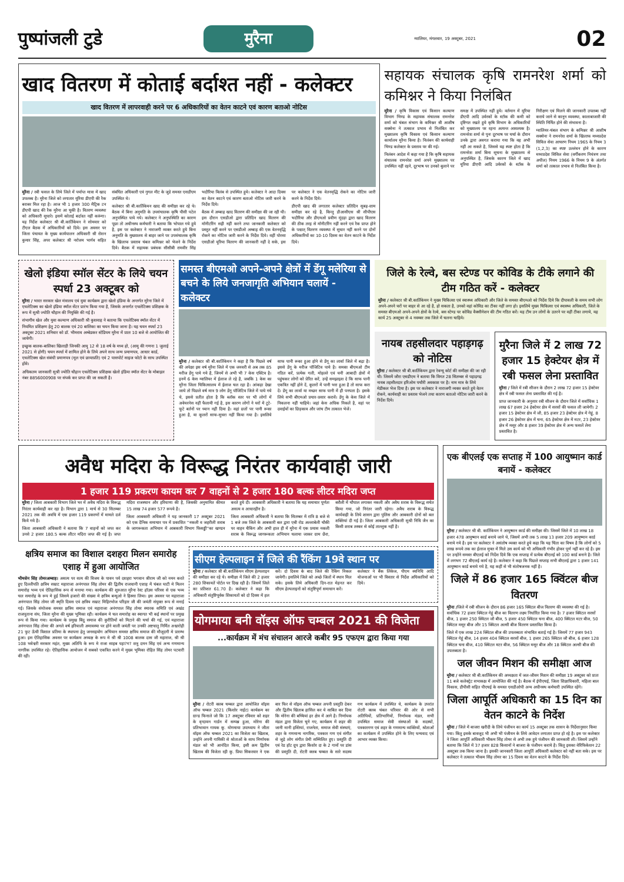पुष्पांजली टुडे मुरैना ग्वालियर, मंगलवार, 19 अक्टूबर, 2021 02
खाद वितरण में कोताई बर्दाश्त नहीं - कलेक्टर
खाद वितरण में लापरवाही करने पर 6 अधिकारियों का वेतन काटने एवं कारण बताओ नोटिस
मुरैना / रबी फसल के लिये जिले में पर्याप्त मात्रा में खाद उपलब्ध है। मुरैना जिले को लगातार यूरिया डीएपी की रैक बराबर मिल रहा है। आज भी 1 हजार 300 मैट्रिक टन डीएपी खाद की रैक मुरैना आ चुकी है। वितरण व्यवस्था को अधिकारी सुधारे। इसमें कोताई बर्दाश्त नहीं करूंगा। यह निर्देश कलेक्टर श्री बी.कार्तिकेयन ने सोमवार को टीएल बैठक में अधिकारियों को दिये। इस अवसर पर जिला पंचायत के मुख्य कार्यपालन अधिकारी श्री रोशन कुमार सिंह, अपर कलेक्टर श्री नरोत्तम भार्गव सहित संबंधित अधिकारी एवं गुगल मीट के जुडे समस्त एसडीएम उपस्थित थे।
कलेक्टर श्री बी.कार्तिकेयन खाद की समीक्षा कर रहे थे। बैठक में बिना अनुमति के उपसंचालक कृषि पीसी पटेल अनुपस्थित पाये गये। कलेक्टर ने अनुपस्थिति का कारण पूछा तो अधीनस्थ कर्मचारी ने बताया कि भोपाल गये हुये है, इस पर कलेक्टर ने नाराजगी व्यक्त करते हुये बिना अनुमति के मुख्यालय से बाहर जाने पर उपसंचालक कृषि के खिलाफ प्रस्ताव चंबल कमिश्नर को भेजने के निर्देश दिये। बैठक में सहायक प्रबंधक सीसीबी रामवीर सिंह भदौरिया विलंब से उपस्थित हुये। कलेक्टर ने आदा दिवस का वेतन काटने एवं कारण बताओ नोटिस जारी करने के निर्देश दिये।
बैठक में अम्बाह खाद वितरण की समीक्षा की जा रही थी। इस दौरान एसडीओ द्वारा प्रतिदिन खाद वितरण की मॉनीटरिंग सही नहीं करने तथा जानकारी कलेक्टर को प्रस्तुत नहीं करने पर एसडीओ अम्बाह की एक वेतनवृद्धि रोकने का नोटिस जारी करने के निर्देश दिये। वहीं पोरसा एसडीओ यूरिया वितरण की जानकारी नहीं दे सके, इस पर कलेक्टर ने एक वेतनवृद्धि रोकने का नोटिस जारी करने के निर्देश दिये।
डीएपी खाद की लगातार कलेक्टर प्रतिदिन सुबह-शाम समीक्षा कर रहे है, किन्तु डीआसीएस श्री सीपीएस भदौरिया और डीएमओ प्रवीण मूंदड़ा द्वारा खाद वितरण की ठीक तरह से मॉनीटरिंग नहीं करने एवं रैक प्राप्त होने के पश्चात् वितरण व्यवस्था में सुधार नहीं करने पर दोनों अधिकारियों का 10-10 दिवस का वेतन काटने के निर्देश दिये।
सहायक संचालक कृषि रामनरेश शर्मा को कमिश्नर ने किया निलंबित
मुरैना / कृषि विकास एवं किसान कल्याण विभाग भिण्ड के सहायक संचालक रामनरेश शर्मा को चंबल संभाग के कमिश्नर श्री आशीष सक्सेना ने तत्काल प्रभाव से निलंबित कर मुख्यालय कृषि विकास एवं किसान कल्याण कार्यालय मुरैना किया है। निलंबन की कार्यवाही भिण्ड कलेक्टर के प्रस्ताव पर की गई।
निलंबन आदेश में कहा गया है कि कृषि सहायक संचालक रामनरेश शर्मा अपने मुख्यालय पर उपस्थित नहीं रहने, दूरभाष पर उनको बुलाने पर समक्ष में उपस्थित नहीं हुये। वर्तमान में यूरिया डीएपी आदि उर्वरकों के स्टॉक की कमी को दृष्टिगत रखते हुये कृषि विभाग के अधिकारियों को मुख्यालय पर रहना अत्यन्त आवश्यक है। रामनरेश शर्मा से पुनः दूरभाष पर चर्चा के दौरान उनके द्वारा अवगत कराया गया कि वह अभी नहीं आ सकते है, जिससे यह स्पष्ट होता है कि रामनरेश शर्मा बिना सूचना के मुख्यालय से अनुपस्थित है, जिसके कारण जिले में खाद यूरिया डीएपी आदि उर्वरकों के स्टॉक के निरीक्षण एवं मिलने की जानकारी उपलब्ध नहीं कराये जाने से कानून व्यवस्था, कालाबाजारी की स्थिति निर्मित होने की संभावना है।
ग्वालियर-चंबल संभाग के कमिश्नर श्री आशीष सक्सेना ने रामनरेश शर्मा के खिलाफ मध्यप्रदेश सिविल सेवा आचरण नियम 1965 के नियम 3 (1,2,3) का स्पष्ट उल्लंघन होने के कारण मध्यप्रदेश सिविल सेवा (वर्गीकरण नियंत्रण तथा अपील) नियम 1966 के नियम 9 के अंतर्गत शर्मा को तत्काल प्रभाव से निलंबित किया है।
खेलो इंडिया स्मॉल सेंटर के लिये चयन स्पर्धा 23 अक्टूबर को
मुरैना / भारत सरकार खेल मंत्रालय एवं युवा कार्यक्रम द्वारा खेलो इंडिया के अन्तर्गत मुरैना जिले में एथलेटिक्स का खेलो इंडिया स्मॉल सेंटर प्रारंभ किया गया है, जिसके अन्तर्गत एथलेटिक्स प्रशिक्षक के रूप में सुश्री ज्योति चौहान की नियुक्ति की गई है।
संभागीय खेल और युवा कल्याण अधिकारी श्री कुशवाह ने बताया कि एथलेटिक्स स्मॉल सेंटर में नियमित प्रशिक्षण हेतु 20 बालक एवं 20 बालिका का चयन किया जाना है। यह चयन स्पर्धा 23 अक्टूबर 2021 शनिवार को डॉ. भीमराव अम्बेडकर स्टेडियम मुरैना में प्रातः 10 बजे से आयोजित की जायेगी।
इच्छुक बालक-बालिका खिलाड़ी जिनकी आयु 12 से 18 वर्ष के मध्य हो, (आयु की गणना 1 जुलाई 2021 से होगी) चयन स्पर्धा में शामिल होने के लिये अपने साथ जन्म प्रमाणपत्र, आधार कार्ड, एथलेटिक्स खेल संबंधी प्रमाणपत्र (मूल एवं छायाप्रति) एवं 2 पासपोर्ट साइज फोटो के साथ उपस्थित होंवे।
अधिकतम जानकारी सुश्री ज्योति चौहान एथलेटिक्स प्रशिक्षक खेलो इंडिया स्मॉल सेंटर के मोबाइल नंबर 8856000908 पर संपर्क कर प्राप्त की जा सकती है।
समस्त बीएमओ अपने-अपने क्षेत्रों में डेंगू मलेरिया से बचने के लिये जनजागृति अभियान चलायें - कलेक्टर
मुरैना / कलेक्टर श्री बी.कार्तिकेयन ने कहा है कि पिछले वर्ष की अपेक्षा इस वर्ष मुरैना जिले में एक जनवरी से अब तक 85 मरीज डेंगू पाये गये है, जिनमें से अभी भी 7 केस एक्टिव है। इनमें 6 केस ग्वालियर में ईलाज ले रहे है, जबकि 1 केस का मुरैना जिला चिकित्सालय में ईलाज चल रहा है। आंकड़ा देखा जाये तो पिछले वर्ष मात्र 9 लोग डेंगू पॉजिटिव जिले में पाये गये थे, इससे प्रतीत होता है कि ब्लॉक स्तर पर भी लोगों में अवेयरनेस नहीं फैलायी गई है, इस कारण लोगों ने घरों में टूटे-फूटे बर्तनों पर ध्यान नहीं दिया है। वहां छतों पर पानी रूका हुआ है, या कूलरों साफ-सुथरा नहीं किया गया है। इसलिये साफ पानी रूका हुआ होने से डेंगू का लार्वा जिले में बढ़ा है। इससे डेंगू के मरीज पॉजिटिव पाये है। समस्त बीएमओ टीम गठित करें, प्रत्येक गली, मोहल्ले एवं घनी आबादी क्षेत्रों में पहुंचकर लोगों को प्रेरित करें, उन्हें समझाइश दे कि साफ पानी एकत्रित नहीं होने दें, कूलरों में पानी भरा हुआ है तो साफ करा दें। डेंगू का लार्वा या मच्छर साफ पानी में ही पनपता है। इसके लिये सभी बीएमओ प्रचार-प्रसार करावें। डेंगू के केस जिले में निकलना नहीं चाहिये। जहां केस अधिक निकलें है, वहां पर दवाईयों का छिड़काव और जांच टीम तत्काल भेजें।
जिले के रेल्वे, बस स्टेण्ड पर कोविड के टीके लगाने की टीम गठित करें - कलेक्टर
मुरैना / कलेक्टर श्री बी.कार्तिकेयन ने मुख्य चिकित्सा एवं स्वास्थ्य अधिकारी और जिले के समस्त बीएमओ को निर्देश दिये कि दीपावली के समय सभी लोग अपने-अपने घरों पर बाहर से आ रहे है, हो सकता है, उनको वहां कोविड का टीका नहीं लगा हो। इसलिये मुख्य चिकित्सा एवं स्वास्थ्य अधिकारी, जिले के समस्त बीएमओ अपने-अपने क्षेत्रों के रेल्वे, बस स्टेण्ड पर कोविड वैक्सीनेशन की टीम गठित करें। यह टीम उन लोगों के उतरने पर वहीं टीका लगाये, यह कार्य 25 अक्टूबर से 4 नवम्बर तक जिले में चलना चाहिये।
नायब तहसीलदार पहाड़गढ़ को नोटिस
मुरैना / कलेक्टर श्री बी.कार्तिकेयन द्वारा रेवन्यू कोर्ट की समीक्षा की जा रही थी। जिसमें जौरा एसडीएम ने बताया कि विगत 28 सितम्बर से पहाड़गढ़ नायब तहसीलदार हरिओम पचौरी अवकाश पर है। नाम मात्र के लिये मेडीकल भेज दिया है। इस पर कलेक्टर ने नाराजगी व्यक्त करते हुये वेतन रोकने, कार्यवाही का प्रस्ताव भेजने तथा कारण बताओ नोटिस जारी करने के निर्देश दिये।
मुरैना जिले में 2 लाख 72 हजार 15 हेक्टेयर क्षेत्र में रबी फसल लेना प्रस्तावित
मुरैना / जिले में रबी सीजन के दौरान 2 लाख 72 हजार 15 हेक्टेयर क्षेत्र में रबी फसल लेना प्रस्तावित की गई है।
प्राप्त जानकारी के अनुसार रबी सीजन के दौरान जिले में सर्वाधिक 1 लाख 67 हजार 24 हेक्टेयर क्षेत्र में सरसों की फसल ली जायेगी। 2 हजार 15 हेक्टेयर क्षेत्र में जौ, 85 हजार 23 हेक्टेयर क्षेत्र में गेहूं, 8 हजार 26 हेक्टेयर क्षेत्र में चना, 65 हेक्टेयर क्षेत्र में मटर, 23 हेक्टेयर क्षेत्र में मसूर और 8 हजार 39 हेक्टेयर क्षेत्र में अन्य फसलें लेना प्रस्तावित है।
अवैध मदिरा के विरूद्ध निरंतर कार्यवाही जारी
1 हजार 119 प्रकरण कायम कर 7 वाहनों से 2 हजार 180 बल्क लीटर मदिरा जप्त
मुरैना / जिला आबकारी विभाग जिले भर में अवैध मदिरा के विरूद्ध निरंतर कार्यवाही कर रहा है। विभाग द्वारा 1 मार्च से 30 सितम्बर 2021 तक की अवधि में एक हजार 119 प्रकरणों में मामले दर्ज किये गये है।
जिला आबकारी अधिकारी ने बताया कि 7 वाहनों को जप्त कर उनसे 2 हजार 180.5 बल्क लीटर मदिरा जप्त की गई है। जप्त मदिरा राजस्थान और हरियाणा की है, जिसकी अनुमानित कीमत 15 लाख 74 हजार 577 रूपये है।
जिला आबकारी अधिकारी ने यह जानकारी 17 अक्टूबर 2021 को एक दैनिक समाचार पत्र में प्रकाशित ''नकली व जहरीली शराब के जागरूकता अभियान में आबकारी विभाग फिसड्डी''का खण्डन करते हुये दी। आबकारी अधिकारी ने बताया कि यह समाचार पूर्णतः असत्य व आधारहीन है।
जिला आबकारी अधिकारी ने बताया कि सितम्बर में रात्रि 8 बजे से 1 बजे तक जिले के आबकारी बल द्वारा एबी रोड अल्लाबेली चौकी पर वाहन चैकिंग और अभी हाल ही में मुरैना में एक प्रयास नकली शराब के विरूद्ध जागरूकता अभियान चलाया जाकर ग्राम छैरा, बरौली में चौपाल लगाकर नकली और अवैध शराब के विरूद्ध सचेत किया गया, जो निरंतर जारी रहेगा। अवैध शराब के विरूद्ध कार्यवाही के लिये शासन द्वारा पुलिस और आबकारी दोनों को बल शक्तियां दी गई है। जिला आबकारी अधिकारी सुश्री निधि जैन का किसी शराब तस्कर से कोई ताल्लुक नहीं है।
क्षत्रिय समाज का विशाल दशहरा मिलन समारोह एशाह में हुआ आयोजित
भीमसेन सिंह तोमरअम्बाह। असत्य पर सत्य की विजय के पावन पर्व दशहरा भगवान श्रीराम जी को नमन करते हुए दिल्लीपति क्षत्रिय सम्राट महाराजा अनंगपाल सिंह तोमर की द्वितीय राजधानी एशाह में चंबल घाटी मे मिलन समारोह भव्य एवं ऐतिहासिक रूप से मनाया गया। कार्यक्रम की शुरुआत मुरैना रेस्ट हॉउस परिसर से एक भव्य चल समारोह के रूप मे हुई जिसमे हजारो की संख्या मे क्षत्रिय बन्धुओ ने हिस्सा लिया। इस अवसर पर महाराजा अनंगपाल सिंह तोमर जी स्मृति दिवस एवं क्षत्रिय सम्राट मिहिरभोज परिहार जी की जयंती संयुक्त रूप से मनाई गई। जिसके संयोजक समस्त क्षत्रिय समाज एवं महाराजा अनंगपाल सिंह तोमर स्मारक समिति एवं अखंड राजपूताना संघ, जिला मुरैना की मुख्य भूमिका रही। कार्यक्रम मे चल समारोह का स्वागत भी कई स्थानों पर प्रमुख रूप से किया गया। कार्यक्रम के प्रमुख बिंदु समाज की कुरीतियों को मिटाने की चर्चा की गई, एवं महाराजा अनंगपाल सिंह तोमर की अगले वर्ष हरियाली अमावस्या पर होने वाली जयंती पर उनकी अष्टधातु निर्मित अश्वारोही 21 फुट ऊँची विशाल प्रतिमा के स्थापना हेतु जनसहयोग अभियान समस्त क्षत्रिय समाज की मौजूदगी मे प्रारम्भ हुआ। इस ऐतिहासिक अवसर पर कार्यक्रम अध्यक्ष के रूप मे श्री श्री 1008 बालक दास जी महाराज, श्री श्री 108 भवेश्वरी सरकार महंत, मुख्य अतिथि के रूप मे राजा साहब पहा?ग? शत्रु दमन सिंह एवं अन्य गणमान्य नागरिक उपस्थित रहे। ऐतिहासिक आयोजन में सबको एकत्रित करने में मुख्य भूमिका रोहित सिंह तोमर पटवारी की रही।
सीएम हेल्पलाइन में जिले की रैंकिंग 19वे स्थान पर
मुरैना / कलेक्टर श्री बी.कार्तिकेयन सीएम हेल्पलाइन की समीक्षा कर रहे थे। समीक्षा में जिले की 2 हजार 280 शिकायतें पोर्टल पर दिख रही है। जिसमें जिले का प्रतिशत 61.70 है। कलेक्टर ने कहा कि अधिकारी संतुष्टिपूर्वक शिकायतों को दो दिवस में हल करें। दो दिवस के बाद जिले की रैंकिंग निकल जायेगी। इसलिये जिले को अच्छे जिलों में स्थान मिल सके। इसके लिये अधिकारी दिन-रात मेहनत कर सीएम हेल्पलाइनों को संतुष्टिपूर्ण समाधान करें।
कलेक्टर ने बैंक लिंकेज, पीएम स्वनिधि आदि योजनाओं पर भी विस्तार से निर्देश अधिकारियों को दिये।
योगमाया बनी वॉइस ऑफ चम्बल 2021 की विजेता
...कार्यक्रम में मंच संचालन आरजे कबीर 95 एफएम द्वारा किया गया
मुरैना / रोटरी क्लब चम्बल द्वारा आयोजित वॉइस ऑफ चम्बल 2021 (किशोर नाईट) कार्यक्रम का ग्रान्ड फिनाले जो कि 17 अक्टूबर रविवार को शहर के वृन्दावन गार्डन में सम्पन्न हुआ, मोरेना की प्रतिभावान गायक कु. योगमाया उपाध्याय ने जीता वॉइस ऑफ चम्बल 2021 का विजेता का खिताब, उन्होंने अपनी गायिकी से श्रोताओं के साथ निर्णायक मंडल को भी आनंदित किया, इसी क्रम द्वितीय खिताब की विजेता रही कु. प्रिया सिकरवार ने एक बार फिर से वॉइस ऑफ चम्बल अपनी प्रस्तुति देकर और द्वितीय खिताब हासिल कर ये साबित कर दिया कि मोरेना की बच्चियां हर क्षेत्र में आगे है। निर्णायक मंडल द्वारा विजेता चुने गए, कार्यक्रम में शहर की जानी मानी हस्तियां, राजनेता, समाज सेवी संस्थाएं, शहर के गणमान्य नागरिक, पत्रकार गण एवं संगीत से जुड़े लोग संगीत प्रेमी सम्मिलित हुए। प्रस्तुति दी एवं रेड हॉट ग्रुप द्वारा किशोर दा के 2 गानों पर डांस की प्रस्तुति दी, रोटरी क्लब चम्बल के सारे सदस्य गण कार्यक्रम में उपस्थित थे, कार्यक्रम के उपरांत रोटरी क्लब चंबल परिवार की ओर से सभी अतिथियों, प्रतिभागियों, निर्णायक मंडल, सभी उपस्थित समाज सेवी संस्थाओं के सदस्यों, पत्रकारगण एवं शहर के गणमान्य व्यक्तियों, श्रोताओं का कार्यक्रम में उपस्थित होने के लिए धन्यवाद एवं आभार व्यक्त किया।
एक बीएलई एक सप्ताह में 100 आयुष्मान कार्ड बनायें - कलेक्टर
मुरैना / कलेक्टर श्री बी. कार्तिकेयन ने आयुष्मान कार्ड की समीक्षा की। जिसमें जिले में 10 लाख 18 हजार 478 आयुष्मान कार्ड बनाये जाने थे, जिसमें अभी तक 5 लाख 13 हजार 209 आयुष्मान कार्ड बनाये गये है। इस पर कलेक्टर ने असंतोष व्यक्त करते हुये कहा कि यह चिंता का विषय है कि लोगों को 5 लाख रूपये तक का ईलाज मुफ्त में मिले उस कार्य को भी अधिकारी गंभीर होकर पूर्ण नहीं कर रहे है। इस पर उन्होंने समस्त बीएलई को निर्देश दिये कि एक सप्ताह में प्रत्येक बीएलई को 100 कार्ड बनाने है। जिले में लगभग 72 बीएलई कार्य रहे है। कलेक्टर ने कहा कि पिछले सप्ताह सभी बीएलई द्वारा 1 हजार 141 आयुष्मान कार्ड बनाये गये है, यह कहीं से भी संतोषजनक नहीं है।
जिले में 86 हजार 165 क्विंटल बीज वितरण
मुरैना /जिले में रबी सीजन के दौरान 86 हजार 165 क्विंटल बीज वितरण की व्यवस्था की गई है। सर्वाधिक 72 हजार क्विंटल गेहूं बीज का वितरण लक्ष्य निर्धारित किया गया है। 7 हजार क्विंटल सरसों बीज, 1 हजार 250 क्विंटल जौ बीज, 5 हजार 450 क्विंटल चना बीज, 400 क्विंटल मटर बीज, 50 क्विंटल मसूर बीज और 15 क्विंटल अल्सी बीज वितरण प्रस्तावित किया है।
जिले में एक लाख 224 क्विंटल बीज की उपलब्धता संभावित बताई गई है। जिसमें 77 हजार 943 क्विंटल गेहूं बीज, 14 हजार 404 क्विंटल सरसों बीज, 1 हजार 265 क्विंटल जौ बीज, 6 हजार 128 क्विंटल चना बीज, 410 क्विंटल मटर बीज, 56 क्विंटल मसूर बीज और 18 क्विंटल अल्सी बीज की उपलब्धता है।
जल जीवन मिशन की समीक्षा आज
मुरैना / कलेक्टर श्री बी.कार्तिकेयन की अध्यक्षता में जल-जीवन मिशन की समीक्षा 19 अक्टूबर को प्रातः 11 बजे कलेक्ट्रेट सभाकक्ष में आयोजित की गई है। बैठक में ईपीएचई, जिला शिक्षाधिकारी, महिला बाल विकास, डीपीसी सहित पीएचई के समस्त एसडीओपी अन्य अधीनस्थ कर्मचारी उपस्थित रहेंगे।
जिला आपूर्ति अधिकारी का 15 दिन का वेतन काटने के निर्देश
मुरैना / जिले में बाजरा खरीदी के लिये पंजीयन का कार्य 15 अक्टूबर तक शासन के निर्देशानुसार किया गया। किंतु इसके बावजूद भी अभी भी पंजीयन के लिये आवेदन लगातार प्राप्त हो रहे है। इस पर कलेक्टर ने जिला आपूर्ति अधिकारी भीकम सिंह तोमर से अभी तक हुये पंजीयन की जानकारी ली। जिसमें उन्होंने बताया कि जिले में 37 हजार 828 किसानों ने बाजरा के पंजीयन कराये है। किंतु इसका वेरिफिकेशन 22 अक्टूबर तक किया जाना है। इसकी जानकारी जिला आपूर्ति अधिकारी कलेक्टर को नहीं बता सके। इस पर कलेक्टर ने तत्काल भीकम सिंह तोमर का 15 दिवस का वेतन काटने के निर्देश दिये।